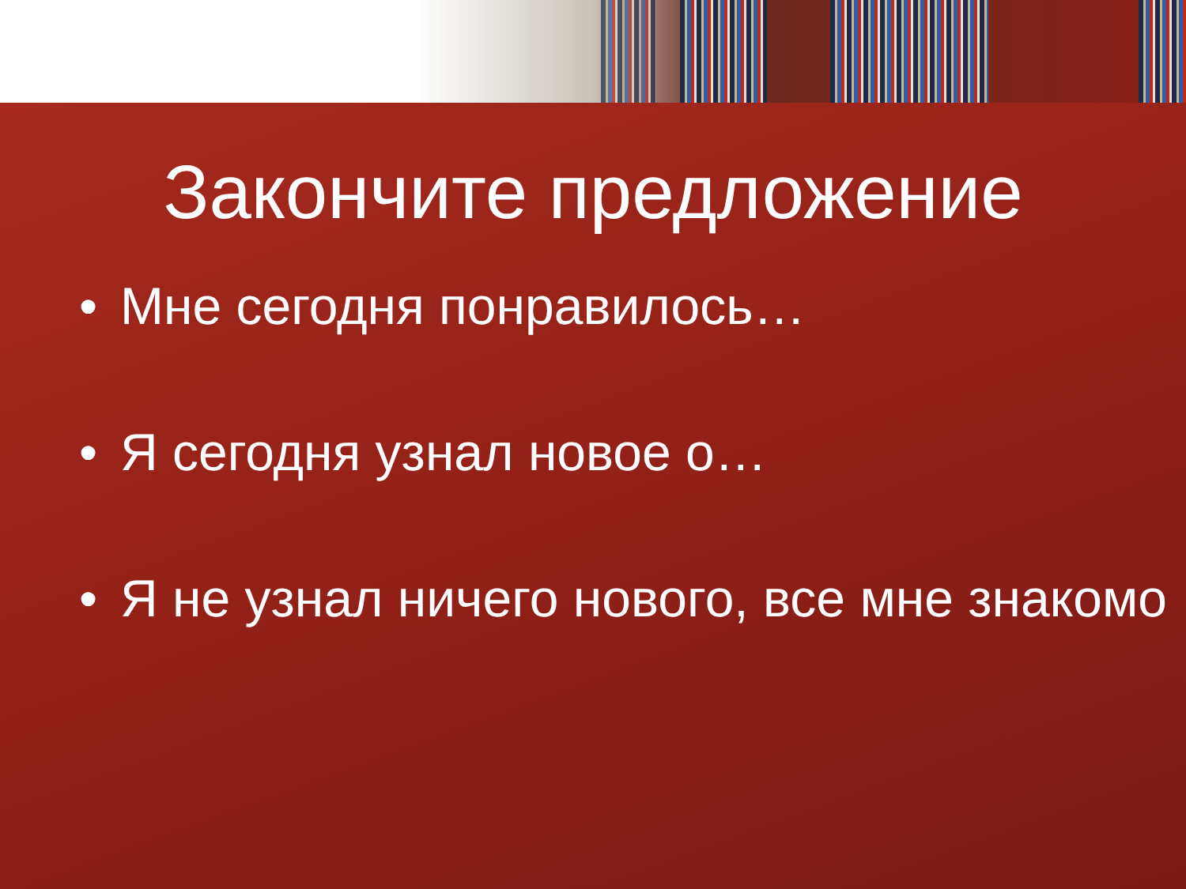Закончите предложение
• Мне сегодня понравилось…
• Я сегодня узнал новое о…
• Я не узнал ничего нового, все мне знакомо